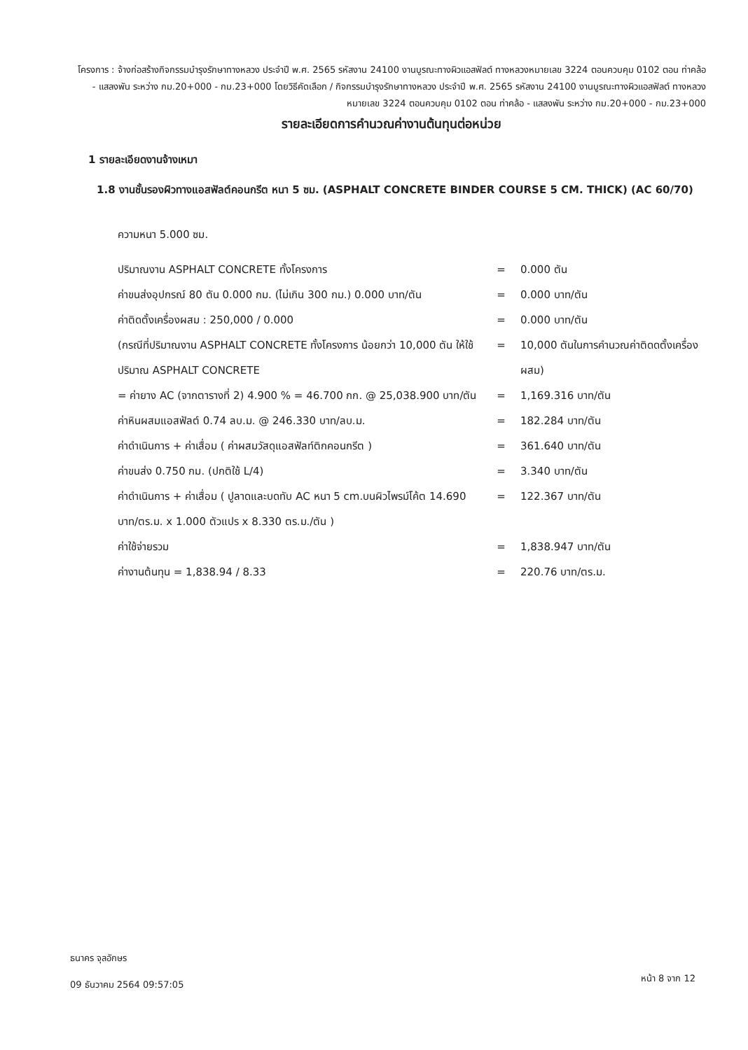โครงการ : จ้างก่อสร้างกิจกรรมบำรุงรักษาทางหลวง ประจำปี พ.ศ. 2565 รหัสงาน 24100 งานบูรณะทางผิวแอสฟัลต์ ทางหลวงหมายเลข 3224 ตอนควบคุม 0102 ตอน ท่าคล้อ - แสลงพัน ระหว่าง กม.20+000 - กม.23+000 โดยวิธีคัดเลือก / กิจกรรมบำรุงรักษาทางหลวง ประจำปี พ.ศ. 2565 รหัสงาน 24100 งานบูรณะทางผิวแอสฟัลต์ ทางหลวงหมายเลข 3224 ตอนควบคุม 0102 ตอน ท่าคล้อ - แสลงพัน ระหว่าง กม.20+000 - กม.23+000
รายละเอียดการคำนวณค่างานต้นทุนต่อหน่วย
1 รายละเอียดงานจ้างเหมา
1.8 งานชั้นรองผิวทางแอสฟัลต์คอนกรีต หนา 5 ซม. (ASPHALT CONCRETE BINDER COURSE 5 CM. THICK) (AC 60/70)
ความหนา 5.000 ซม.
| ปริมาณงาน ASPHALT CONCRETE ทั้งโครงการ | = | 0.000 ตัน |
| ค่าขนส่งอุปกรณ์ 80 ตัน 0.000 กม. (ไม่เกิน 300 กม.) 0.000 บาท/ตัน | = | 0.000 บาท/ตัน |
| ค่าติดตั้งเครื่องผสม : 250,000 / 0.000 | = | 0.000 บาท/ตัน |
| (กรณีที่ปริมาณงาน ASPHALT CONCRETE ทั้งโครงการ น้อยกว่า 10,000 ตัน ให้ใช้ปริมาณ ASPHALT CONCRETE | = | 10,000 ตันในการคำนวณค่าติดดตั้งเครื่องผสม) |
| = ค่ายาง AC (จากตารางที่ 2) 4.900 % = 46.700 กก. @ 25,038.900 บาท/ตัน | = | 1,169.316 บาท/ตัน |
| ค่าหินผสมแอสฟัลต์ 0.74 ลบ.ม. @ 246.330 บาท/ลบ.ม. | = | 182.284 บาท/ตัน |
| ค่าดำเนินการ + ค่าเสื่อม ( ค่าผสมวัสดุแอสฟัลท์ติกคอนกรีต ) | = | 361.640 บาท/ตัน |
| ค่าขนส่ง 0.750 กม. (ปกติใช้ L/4) | = | 3.340 บาท/ตัน |
| ค่าดำเนินการ + ค่าเสื่อม ( ปูลาดและบดทับ AC หนา 5 cm.บนผิวไพรม์โค้ต 14.690 บาท/ตร.ม. x 1.000 ตัวแปร x 8.330 ตร.ม./ตัน ) | = | 122.367 บาท/ตัน |
| ค่าใช้จ่ายรวม | = | 1,838.947 บาท/ตัน |
| ค่างานต้นทุน = 1,838.94 / 8.33 | = | 220.76 บาท/ตร.ม. |
ธนาคร จุลอักษร
09 ธันวาคม 2564 09:57:05
หน้า 8 จาก 12